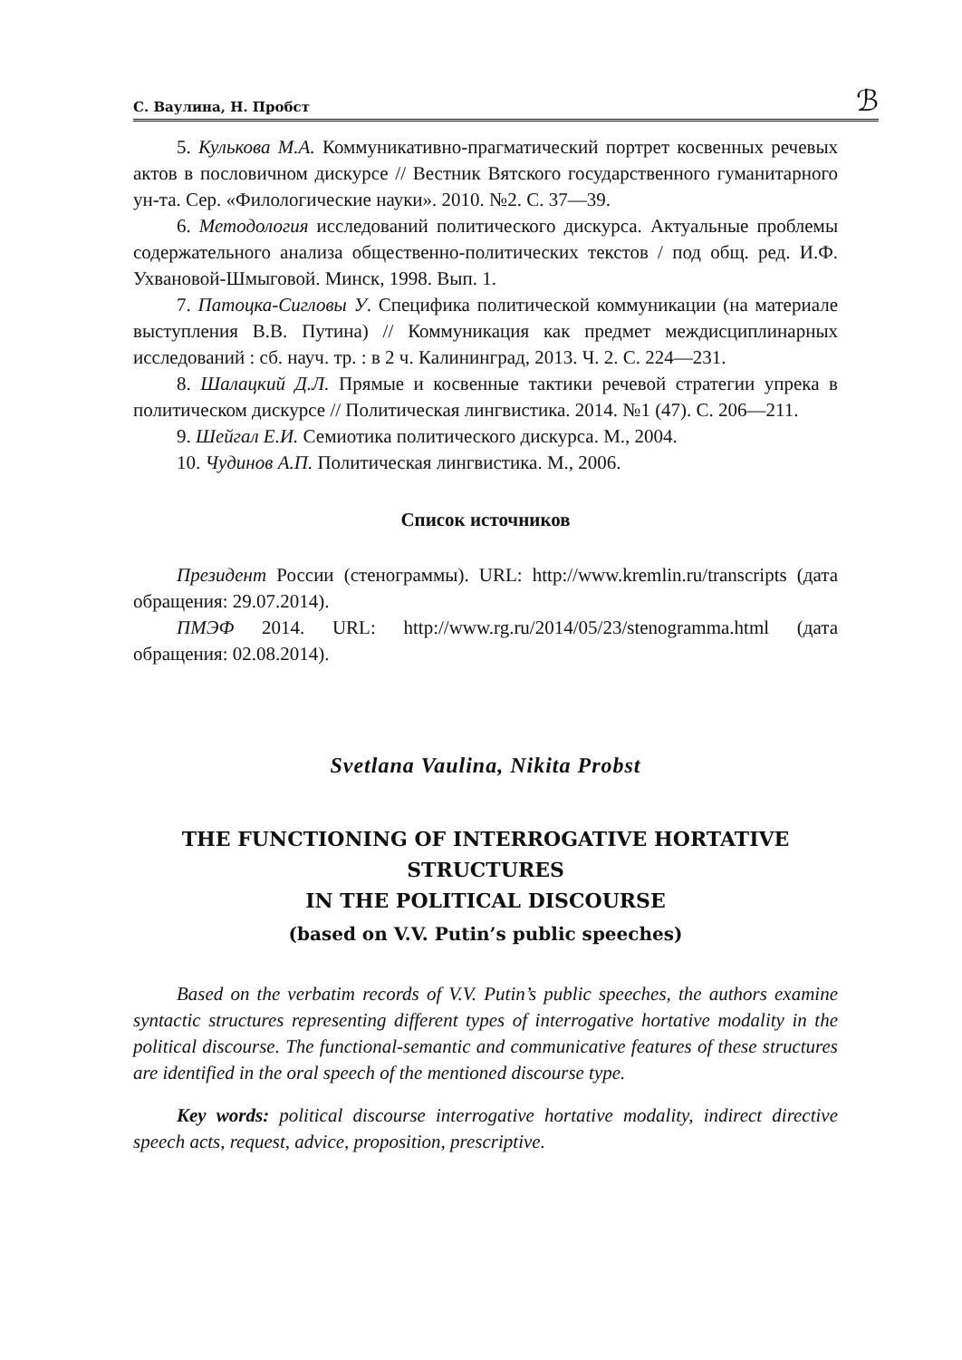С. Ваулина, Н. Пробст ℬ
5. Кулькова М.А. Коммуникативно-прагматический портрет косвенных речевых актов в пословичном дискурсе // Вестник Вятского государственного гуманитарного ун-та. Сер. «Филологические науки». 2010. №2. С. 37—39.
6. Методология исследований политического дискурса. Актуальные проблемы содержательного анализа общественно-политических текстов / под общ. ред. И.Ф. Ухвановой-Шмыговой. Минск, 1998. Вып. 1.
7. Патоцка-Сигловы У. Специфика политической коммуникации (на материале выступления В.В. Путина) // Коммуникация как предмет междисциплинарных исследований : сб. науч. тр. : в 2 ч. Калининград, 2013. Ч. 2. С. 224—231.
8. Шалацкий Д.Л. Прямые и косвенные тактики речевой стратегии упрека в политическом дискурсе // Политическая лингвистика. 2014. №1 (47). С. 206—211.
9. Шейгал Е.И. Семиотика политического дискурса. М., 2004.
10. Чудинов А.П. Политическая лингвистика. М., 2006.
Список источников
Президент России (стенограммы). URL: http://www.kremlin.ru/transcripts (дата обращения: 29.07.2014).
ПМЭФ 2014. URL: http://www.rg.ru/2014/05/23/stenogramma.html (дата обращения: 02.08.2014).
Svetlana Vaulina, Nikita Probst
THE FUNCTIONING OF INTERROGATIVE HORTATIVE STRUCTURES
IN THE POLITICAL DISCOURSE
(based on V.V. Putin’s public speeches)
Based on the verbatim records of V.V. Putin’s public speeches, the authors examine syntactic structures representing different types of interrogative hortative modality in the political discourse. The functional-semantic and communicative features of these structures are identified in the oral speech of the mentioned discourse type.
Key words: political discourse interrogative hortative modality, indirect directive speech acts, request, advice, proposition, prescriptive.